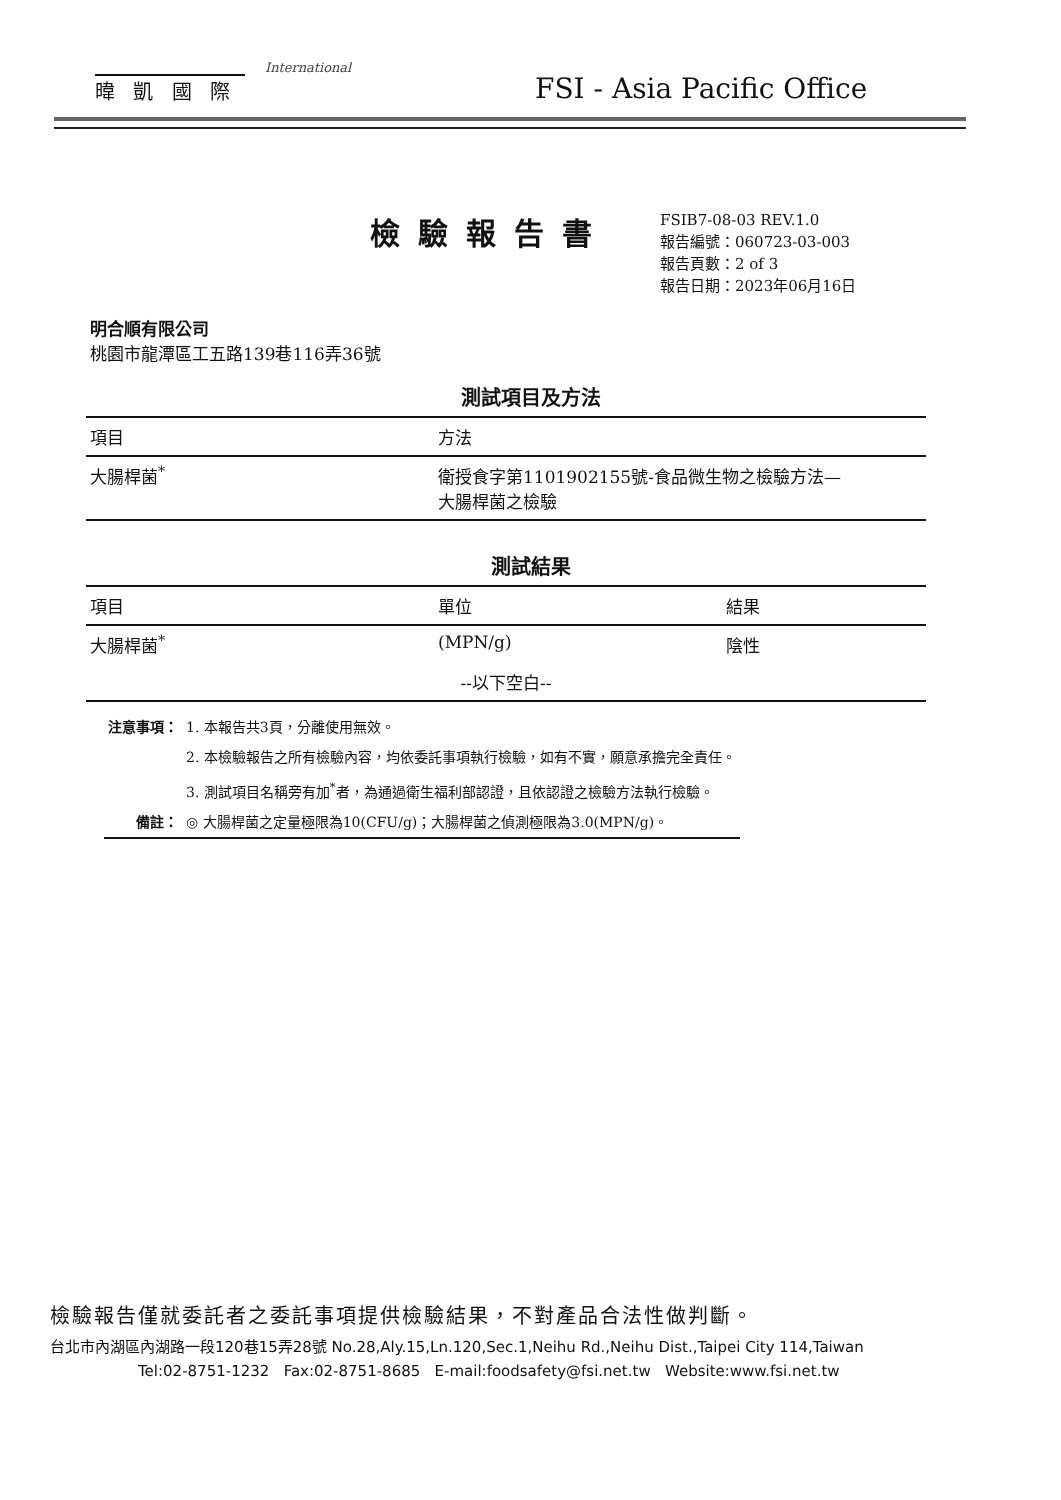暐 凱 國 際
International
FSI - Asia Pacific Office
檢驗報告書
FSIB7-08-03 REV.1.0
報告編號：060723-03-003
報告頁數：2 of 3
報告日期：2023年06月16日
明合順有限公司
桃園市龍潭區工五路139巷116弄36號
測試項目及方法
| 項目 | 方法 |
| --- | --- |
| 大腸桿菌<sup>*</sup> | 衛授食字第1101902155號-食品微生物之檢驗方法— 大腸桿菌之檢驗 |
測試結果
| 項目 | 單位 | 結果 |
| --- | --- | --- |
| 大腸桿菌<sup>*</sup> | (MPN/g) | 陰性 |
| --以下空白-- | | |
| 注意事項： | 1. 本報告共3頁，分離使用無效。 |
| | 2. 本檢驗報告之所有檢驗內容，均依委託事項執行檢驗，如有不實，願意承擔完全責任。 |
| | 3. 測試項目名稱旁有加<sup>*</sup>者，為通過衛生福利部認證，且依認證之檢驗方法執行檢驗。 |
| 備註： | ◎ 大腸桿菌之定量極限為10(CFU/g)；大腸桿菌之偵測極限為3.0(MPN/g)。 |
檢驗報告僅就委託者之委託事項提供檢驗結果，不對產品合法性做判斷。
台北市內湖區內湖路一段120巷15弄28號 No.28,Aly.15,Ln.120,Sec.1,Neihu Rd.,Neihu Dist.,Taipei City 114,Taiwan
Tel:02-8751-1232 Fax:02-8751-8685 E-mail:foodsafety@fsi.net.tw Website:www.fsi.net.tw